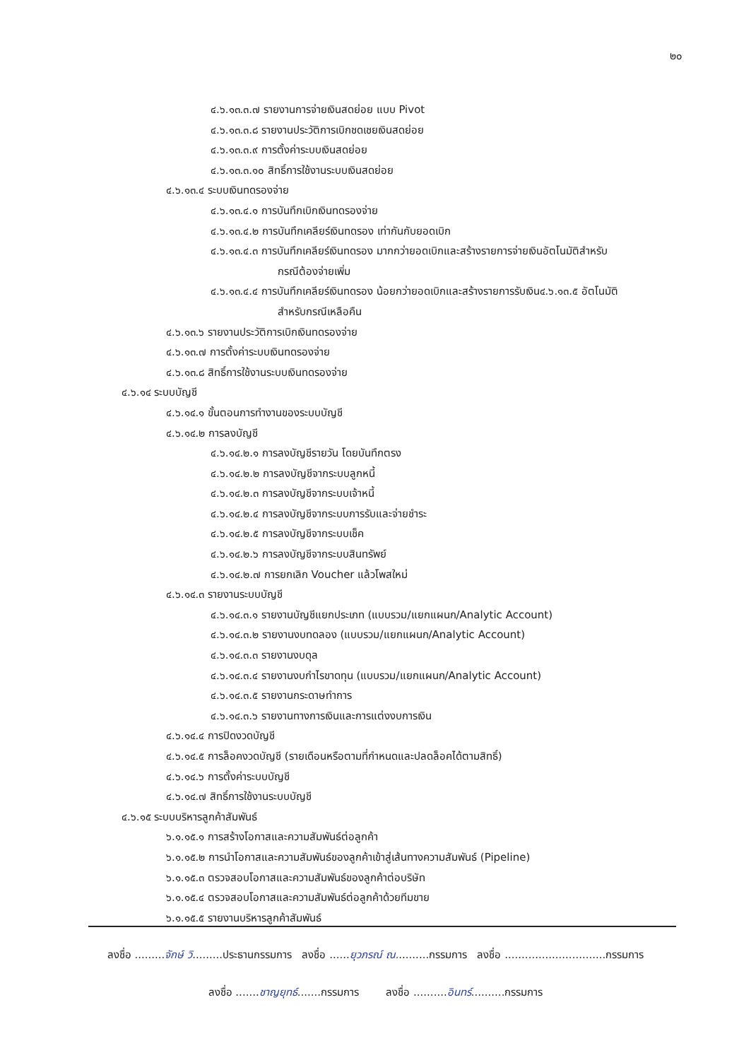๒๐
๔.๖.๑๓.๓.๗ รายงานการจ่ายเงินสดย่อย แบบ Pivot
๔.๖.๑๓.๓.๘ รายงานประวัติการเบิกชดเชยเงินสดย่อย
๔.๖.๑๓.๓.๙ การตั้งค่าระบบเงินสดย่อย
๔.๖.๑๓.๓.๑๐ สิทธิ์การใช้งานระบบเงินสดย่อย
๔.๖.๑๓.๔ ระบบเงินทดรองจ่าย
๔.๖.๑๓.๔.๑ การบันทึกเบิกเงินทดรองจ่าย
๔.๖.๑๓.๔.๒ การบันทึกเคลียร์เงินทดรอง เท่ากันกับยอดเบิก
๔.๖.๑๓.๔.๓ การบันทึกเคลียร์เงินทดรอง มากกว่ายอดเบิกและสร้างรายการจ่ายเงินอัตโนมัติสำหรับ
กรณีต้องจ่ายเพิ่ม
๔.๖.๑๓.๔.๔ การบันทึกเคลียร์เงินทดรอง น้อยกว่ายอดเบิกและสร้างรายการรับเงิน๔.๖.๑๓.๕ อัตโนมัติ
สำหรับกรณีเหลือคืน
๔.๖.๑๓.๖ รายงานประวัติการเบิกเงินทดรองจ่าย
๔.๖.๑๓.๗ การตั้งค่าระบบเงินทดรองจ่าย
๔.๖.๑๓.๘ สิทธิ์การใช้งานระบบเงินทดรองจ่าย
๔.๖.๑๔ ระบบบัญชี
๔.๖.๑๔.๑ ขั้นตอนการทำงานของระบบบัญชี
๔.๖.๑๔.๒ การลงบัญชี
๔.๖.๑๔.๒.๑ การลงบัญชีรายวัน โดยบันทึกตรง
๔.๖.๑๔.๒.๒ การลงบัญชีจากระบบลูกหนี้
๔.๖.๑๔.๒.๓ การลงบัญชีจากระบบเจ้าหนี้
๔.๖.๑๔.๒.๔ การลงบัญชีจากระบบการรับและจ่ายชำระ
๔.๖.๑๔.๒.๕ การลงบัญชีจากระบบเช็ค
๔.๖.๑๔.๒.๖ การลงบัญชีจากระบบสินทรัพย์
๔.๖.๑๔.๒.๗ การยกเลิก Voucher แล้วโพสใหม่
๔.๖.๑๔.๓ รายงานระบบบัญชี
๔.๖.๑๔.๓.๑ รายงานบัญชีแยกประเภท (แบบรวม/แยกแผนก/Analytic Account)
๔.๖.๑๔.๓.๒ รายงานงบทดลอง (แบบรวม/แยกแผนก/Analytic Account)
๔.๖.๑๔.๓.๓ รายงานงบดุล
๔.๖.๑๔.๓.๔ รายงานงบกำไรขาดทุน (แบบรวม/แยกแผนก/Analytic Account)
๔.๖.๑๔.๓.๕ รายงานกระดาษทำการ
๔.๖.๑๔.๓.๖ รายงานทางการเงินและการแต่งงบการเงิน
๔.๖.๑๔.๔ การปิดงวดบัญชี
๔.๖.๑๔.๕ การล็อคงวดบัญชี (รายเดือนหรือตามที่กำหนดและปลดล็อคได้ตามสิทธิ์)
๔.๖.๑๔.๖ การตั้งค่าระบบบัญชี
๔.๖.๑๔.๗ สิทธิ์การใช้งานระบบบัญชี
๔.๖.๑๕ ระบบบริหารลูกค้าสัมพันธ์
๖.๑.๑๕.๑ การสร้างโอกาสและความสัมพันธ์ต่อลูกค้า
๖.๑.๑๕.๒ การนำโอกาสและความสัมพันธ์ของลูกค้าเข้าสู่เส้นทางความสัมพันธ์ (Pipeline)
๖.๑.๑๕.๓ ตรวจสอบโอกาสและความสัมพันธ์ของลูกค้าต่อบริษัท
๖.๑.๑๕.๔ ตรวจสอบโอกาสและความสัมพันธ์ต่อลูกค้าด้วยทีมขาย
๖.๑.๑๕.๕ รายงานบริหารลูกค้าสัมพันธ์
ลงชื่อ .........จักษ์ วิ.........ประธานกรรมการ ลงชื่อ ......ยุวภรณ์ ณ..........กรรมการ ลงชื่อ ..............................กรรมการ
ลงชื่อ .......ชาญยุทธ์.......กรรมการ ลงชื่อ ..........อินทร์..........กรรมการ